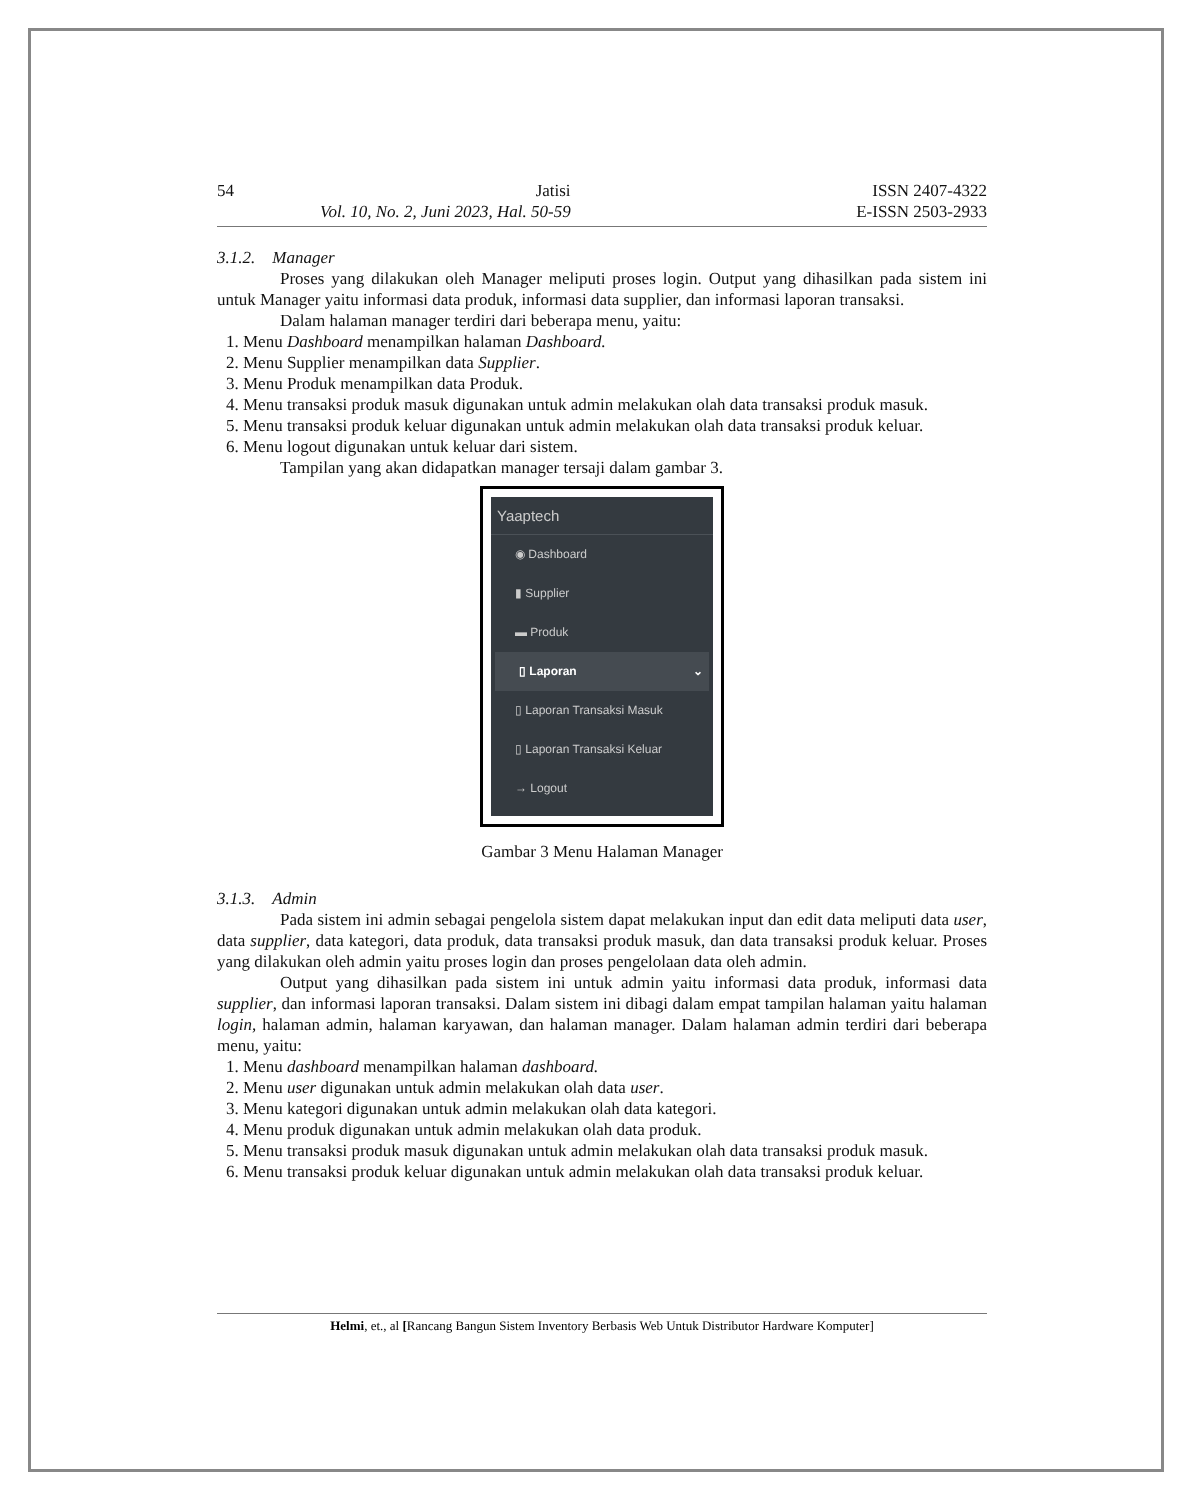54 Jatisi ISSN 2407-4322
Vol. 10, No. 2, Juni 2023, Hal. 50-59 E-ISSN 2503-2933
3.1.2. Manager
Proses yang dilakukan oleh Manager meliputi proses login. Output yang dihasilkan pada sistem ini untuk Manager yaitu informasi data produk, informasi data supplier, dan informasi laporan transaksi.
Dalam halaman manager terdiri dari beberapa menu, yaitu:
1. Menu Dashboard menampilkan halaman Dashboard.
2. Menu Supplier menampilkan data Supplier.
3. Menu Produk menampilkan data Produk.
4. Menu transaksi produk masuk digunakan untuk admin melakukan olah data transaksi produk masuk.
5. Menu transaksi produk keluar digunakan untuk admin melakukan olah data transaksi produk keluar.
6. Menu logout digunakan untuk keluar dari sistem.
Tampilan yang akan didapatkan manager tersaji dalam gambar 3.
Yaaptech
◉ Dashboard
▮ Supplier
▬ Produk
▯ Laporan ⌄
▯ Laporan Transaksi Masuk
▯ Laporan Transaksi Keluar
→ Logout
Gambar 3 Menu Halaman Manager
3.1.3. Admin
Pada sistem ini admin sebagai pengelola sistem dapat melakukan input dan edit data meliputi data user, data supplier, data kategori, data produk, data transaksi produk masuk, dan data transaksi produk keluar. Proses yang dilakukan oleh admin yaitu proses login dan proses pengelolaan data oleh admin.
Output yang dihasilkan pada sistem ini untuk admin yaitu informasi data produk, informasi data supplier, dan informasi laporan transaksi. Dalam sistem ini dibagi dalam empat tampilan halaman yaitu halaman login, halaman admin, halaman karyawan, dan halaman manager. Dalam halaman admin terdiri dari beberapa menu, yaitu:
1. Menu dashboard menampilkan halaman dashboard.
2. Menu user digunakan untuk admin melakukan olah data user.
3. Menu kategori digunakan untuk admin melakukan olah data kategori.
4. Menu produk digunakan untuk admin melakukan olah data produk.
5. Menu transaksi produk masuk digunakan untuk admin melakukan olah data transaksi produk masuk.
6. Menu transaksi produk keluar digunakan untuk admin melakukan olah data transaksi produk keluar.
Helmi, et., al [Rancang Bangun Sistem Inventory Berbasis Web Untuk Distributor Hardware Komputer]